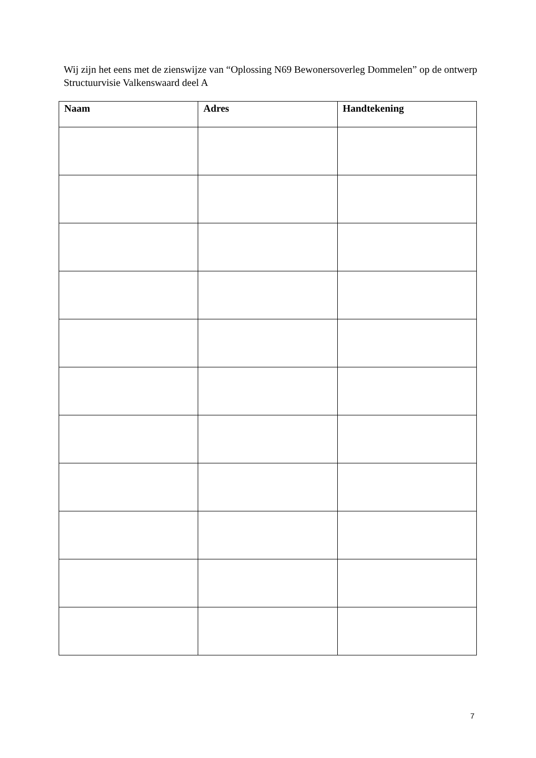Wij zijn het eens met de zienswijze van “Oplossing N69 Bewonersoverleg Dommelen” op de ontwerp Structuurvisie Valkenswaard deel A
| Naam | Adres | Handtekening |
| --- | --- | --- |
7